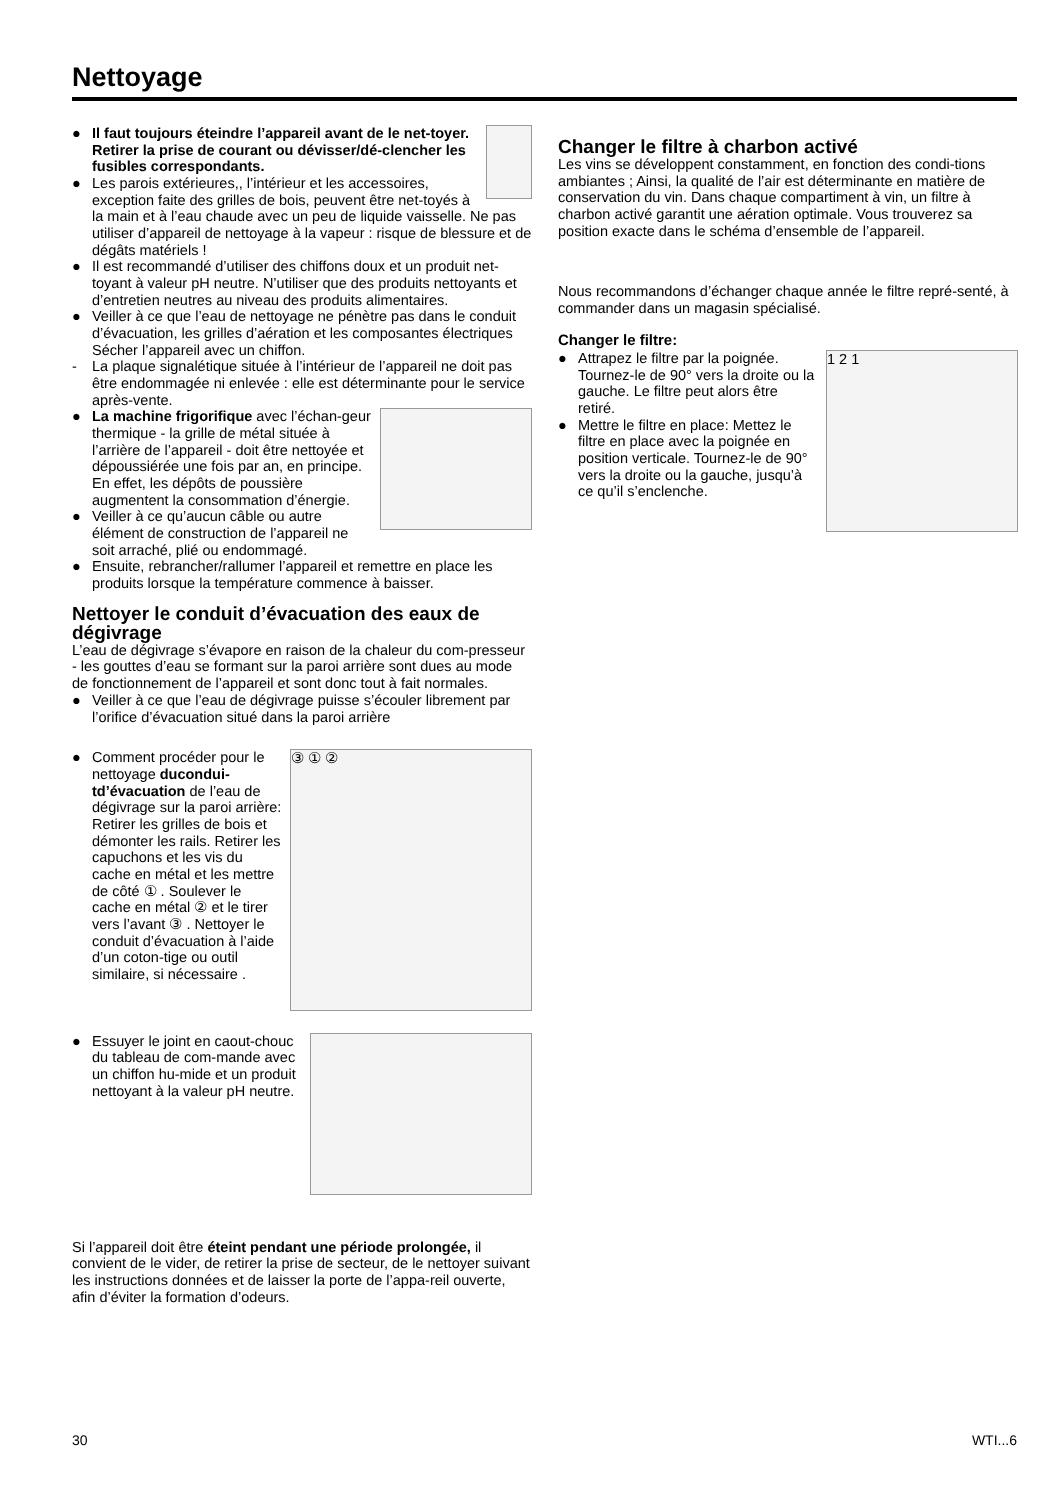Nettoyage
● Il faut toujours éteindre l’appareil avant de le net-toyer. Retirer la prise de courant ou dévisser/dé-clencher les fusibles correspondants.
● Les parois extérieures,, l’intérieur et les accessoires, exception faite des grilles de bois, peuvent être net-toyés à la main et à l’eau chaude avec un peu de liquide vaisselle. Ne pas utiliser d’appareil de nettoyage à la vapeur : risque de blessure et de dégâts matériels !
● Il est recommandé d’utiliser des chiffons doux et un produit net-toyant à valeur pH neutre. N’utiliser que des produits nettoyants et d’entretien neutres au niveau des produits alimentaires.
● Veiller à ce que l’eau de nettoyage ne pénètre pas dans le conduit d’évacuation, les grilles d’aération et les composantes électriques Sécher l’appareil avec un chiffon.
- La plaque signalétique située à l’intérieur de l’appareil ne doit pas être endommagée ni enlevée : elle est déterminante pour le service après-vente.
●
La machine frigorifique avec l’échan-geur thermique - la grille de métal située à l’arrière de l’appareil - doit être nettoyée et dépoussiérée une fois par an, en principe. En effet, les dépôts de poussière augmentent la consommation d’énergie.
● Veiller à ce qu’aucun câble ou autre élément de construction de l’appareil ne soit arraché, plié ou endommagé.
● Ensuite, rebrancher/rallumer l’appareil et remettre en place les produits lorsque la température commence à baisser.
Nettoyer le conduit d’évacuation des eaux de dégivrage
L’eau de dégivrage s’évapore en raison de la chaleur du com-presseur - les gouttes d’eau se formant sur la paroi arrière sont dues au mode de fonctionnement de l’appareil et sont donc tout à fait normales.
● Veiller à ce que l’eau de dégivrage puisse s’écouler librement par l’orifice d’évacuation situé dans la paroi arrière
③ ① ②
● Comment procéder pour le nettoyage ducondui-td’évacuation de l’eau de dégivrage sur la paroi arrière: Retirer les grilles de bois et démonter les rails. Retirer les capuchons et les vis du cache en métal et les mettre de côté ① . Soulever le cache en métal ② et le tirer vers l’avant ③ . Nettoyer le conduit d’évacuation à l’aide d’un coton-tige ou outil similaire, si nécessaire .
● Essuyer le joint en caout-chouc du tableau de com-mande avec un chiffon hu-mide et un produit nettoyant à la valeur pH neutre.
Si l’appareil doit être éteint pendant une période prolongée, il convient de le vider, de retirer la prise de secteur, de le nettoyer suivant les instructions données et de laisser la porte de l’appa-reil ouverte, afin d’éviter la formation d’odeurs.
Changer le filtre à charbon activé
Les vins se développent constamment, en fonction des condi-tions ambiantes ; Ainsi, la qualité de l’air est déterminante en matière de conservation du vin. Dans chaque compartiment à vin, un filtre à charbon activé garantit une aération optimale. Vous trouverez sa position exacte dans le schéma d’ensemble de l’appareil.
Nous recommandons d’échanger chaque année le filtre repré-senté, à commander dans un magasin spécialisé.
Changer le filtre:
1 2 1
● Attrapez le filtre par la poignée. Tournez-le de 90° vers la droite ou la gauche. Le filtre peut alors être retiré.
● Mettre le filtre en place: Mettez le filtre en place avec la poignée en position verticale. Tournez-le de 90° vers la droite ou la gauche, jusqu’à ce qu’il s’enclenche.
30 WTI...6